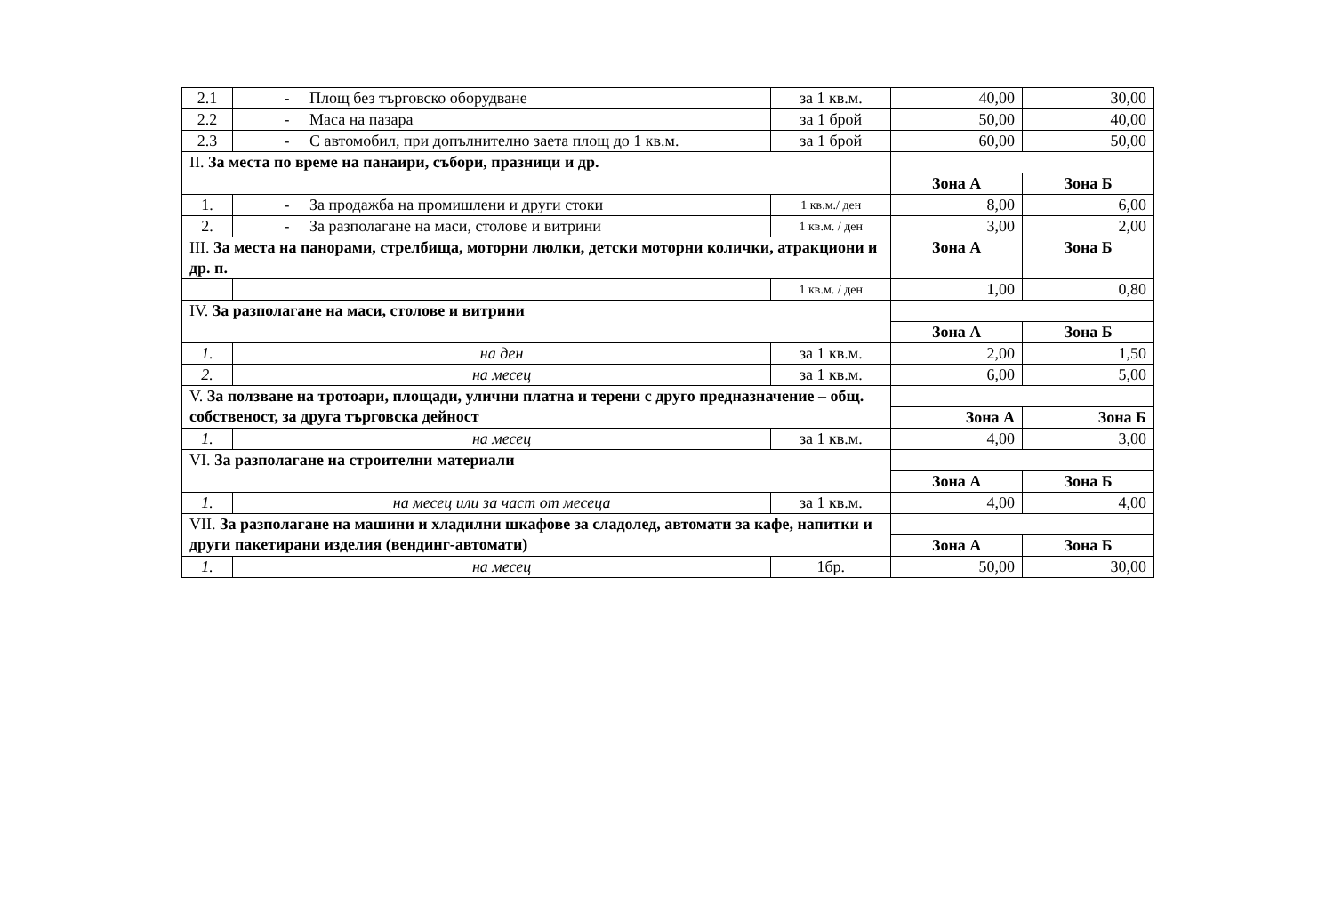| 2.1 | - Площ без търговско оборудване | за 1 кв.м. | 40,00 | 30,00 |
| 2.2 | - Маса на пазара | за 1 брой | 50,00 | 40,00 |
| 2.3 | - С автомобил, при допълнително заета площ до 1 кв.м. | за 1 брой | 60,00 | 50,00 |
| II. За места по време на панаири, събори, празници и др. | | | | |
| | | | Зона А | Зона Б |
| 1. | - За продажба на промишлени и други стоки | 1 кв.м./ ден | 8,00 | 6,00 |
| 2. | - За разполагане на маси, столове и витрини | 1 кв.м. / ден | 3,00 | 2,00 |
| III. За места на панорами, стрелбища, моторни люлки, детски моторни колички, атракциони и др. п. | | | Зона А | Зона Б |
| | | 1 кв.м. / ден | 1,00 | 0,80 |
| IV. За разполагане на маси, столове и витрини | | | | |
| | | | Зона А | Зона Б |
| 1. | на ден | за 1 кв.м. | 2,00 | 1,50 |
| 2. | на месец | за 1 кв.м. | 6,00 | 5,00 |
| V. За ползване на тротоари, площади, улични платна и терени с друго предназначение – общ. собственост, за друга търговска дейност | | | | |
| | | | Зона А | Зона Б |
| 1. | на месец | за 1 кв.м. | 4,00 | 3,00 |
| VI. За разполагане на строителни материали | | | | |
| | | | Зона А | Зона Б |
| 1. | на месец или за част от месеца | за 1 кв.м. | 4,00 | 4,00 |
| VII. За разполагане на машини и хладилни шкафове за сладолед, автомати за кафе, напитки и други пакетирани изделия (вендинг-автомати) | | | | |
| | | | Зона А | Зона Б |
| 1. | на месец | 1бр. | 50,00 | 30,00 |